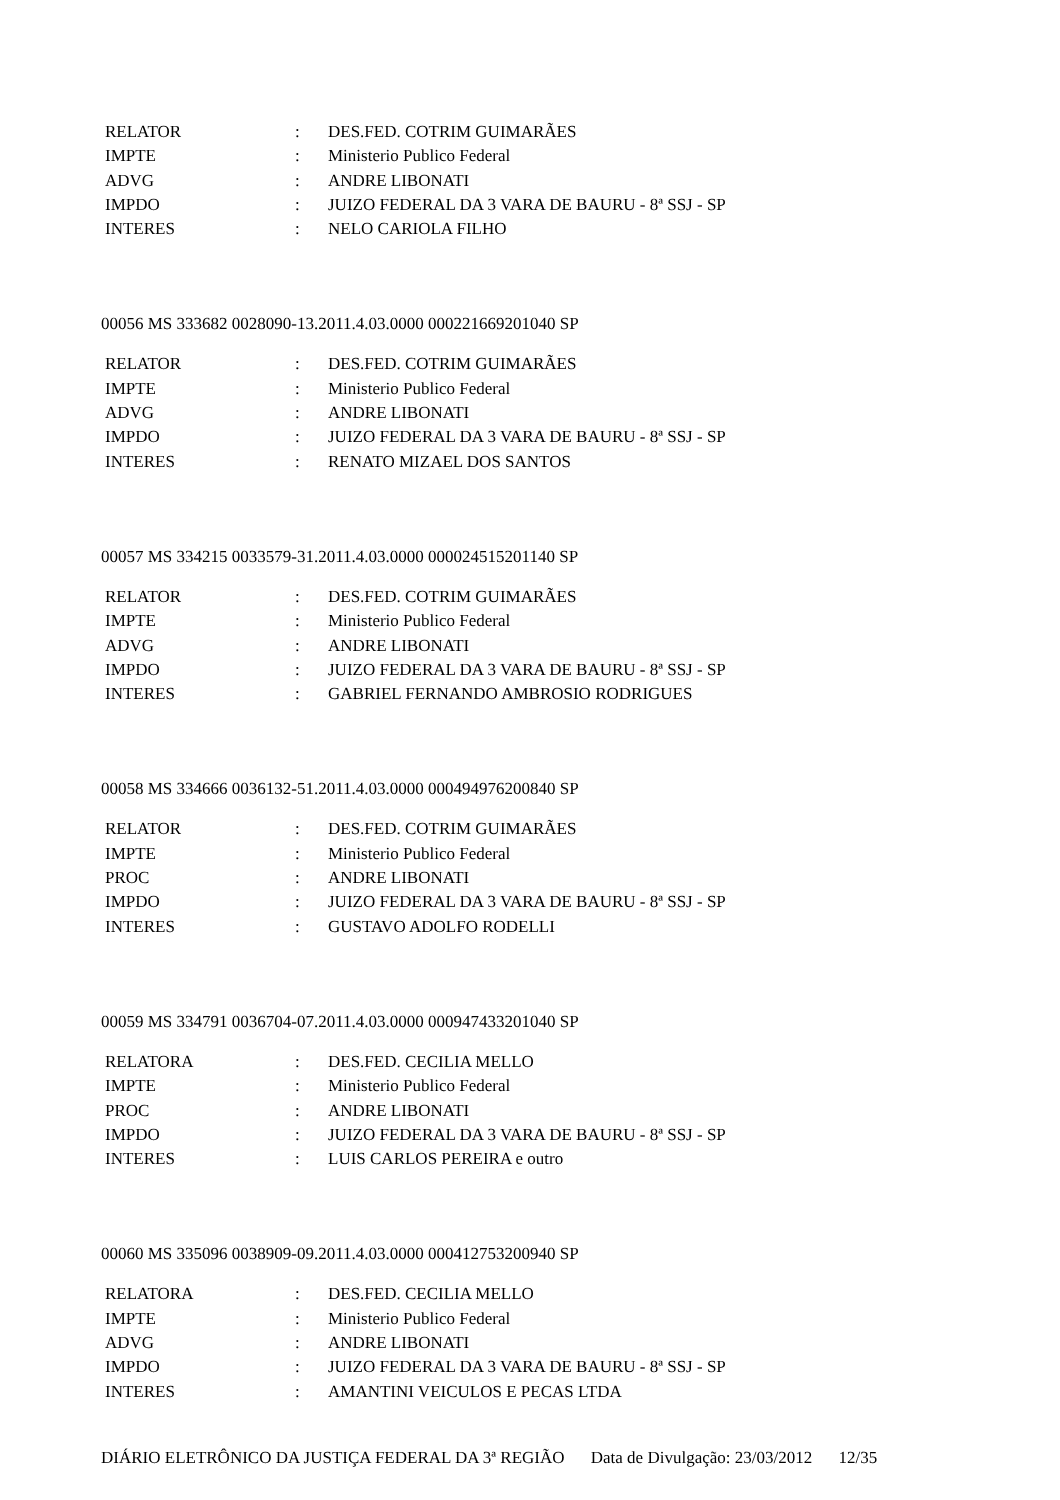| RELATOR | : | DES.FED. COTRIM GUIMARÃES |
| IMPTE | : | Ministerio Publico Federal |
| ADVG | : | ANDRE LIBONATI |
| IMPDO | : | JUIZO FEDERAL DA 3 VARA DE BAURU - 8ª SSJ - SP |
| INTERES | : | NELO CARIOLA FILHO |
00056 MS 333682 0028090-13.2011.4.03.0000 000221669201040 SP
| RELATOR | : | DES.FED. COTRIM GUIMARÃES |
| IMPTE | : | Ministerio Publico Federal |
| ADVG | : | ANDRE LIBONATI |
| IMPDO | : | JUIZO FEDERAL DA 3 VARA DE BAURU - 8ª SSJ - SP |
| INTERES | : | RENATO MIZAEL DOS SANTOS |
00057 MS 334215 0033579-31.2011.4.03.0000 000024515201140 SP
| RELATOR | : | DES.FED. COTRIM GUIMARÃES |
| IMPTE | : | Ministerio Publico Federal |
| ADVG | : | ANDRE LIBONATI |
| IMPDO | : | JUIZO FEDERAL DA 3 VARA DE BAURU - 8ª SSJ - SP |
| INTERES | : | GABRIEL FERNANDO AMBROSIO RODRIGUES |
00058 MS 334666 0036132-51.2011.4.03.0000 000494976200840 SP
| RELATOR | : | DES.FED. COTRIM GUIMARÃES |
| IMPTE | : | Ministerio Publico Federal |
| PROC | : | ANDRE LIBONATI |
| IMPDO | : | JUIZO FEDERAL DA 3 VARA DE BAURU - 8ª SSJ - SP |
| INTERES | : | GUSTAVO ADOLFO RODELLI |
00059 MS 334791 0036704-07.2011.4.03.0000 000947433201040 SP
| RELATORA | : | DES.FED. CECILIA MELLO |
| IMPTE | : | Ministerio Publico Federal |
| PROC | : | ANDRE LIBONATI |
| IMPDO | : | JUIZO FEDERAL DA 3 VARA DE BAURU - 8ª SSJ - SP |
| INTERES | : | LUIS CARLOS PEREIRA e outro |
00060 MS 335096 0038909-09.2011.4.03.0000 000412753200940 SP
| RELATORA | : | DES.FED. CECILIA MELLO |
| IMPTE | : | Ministerio Publico Federal |
| ADVG | : | ANDRE LIBONATI |
| IMPDO | : | JUIZO FEDERAL DA 3 VARA DE BAURU - 8ª SSJ - SP |
| INTERES | : | AMANTINI VEICULOS E PECAS LTDA |
DIÁRIO ELETRÔNICO DA JUSTIÇA FEDERAL DA 3ª REGIÃO Data de Divulgação: 23/03/2012 12/35